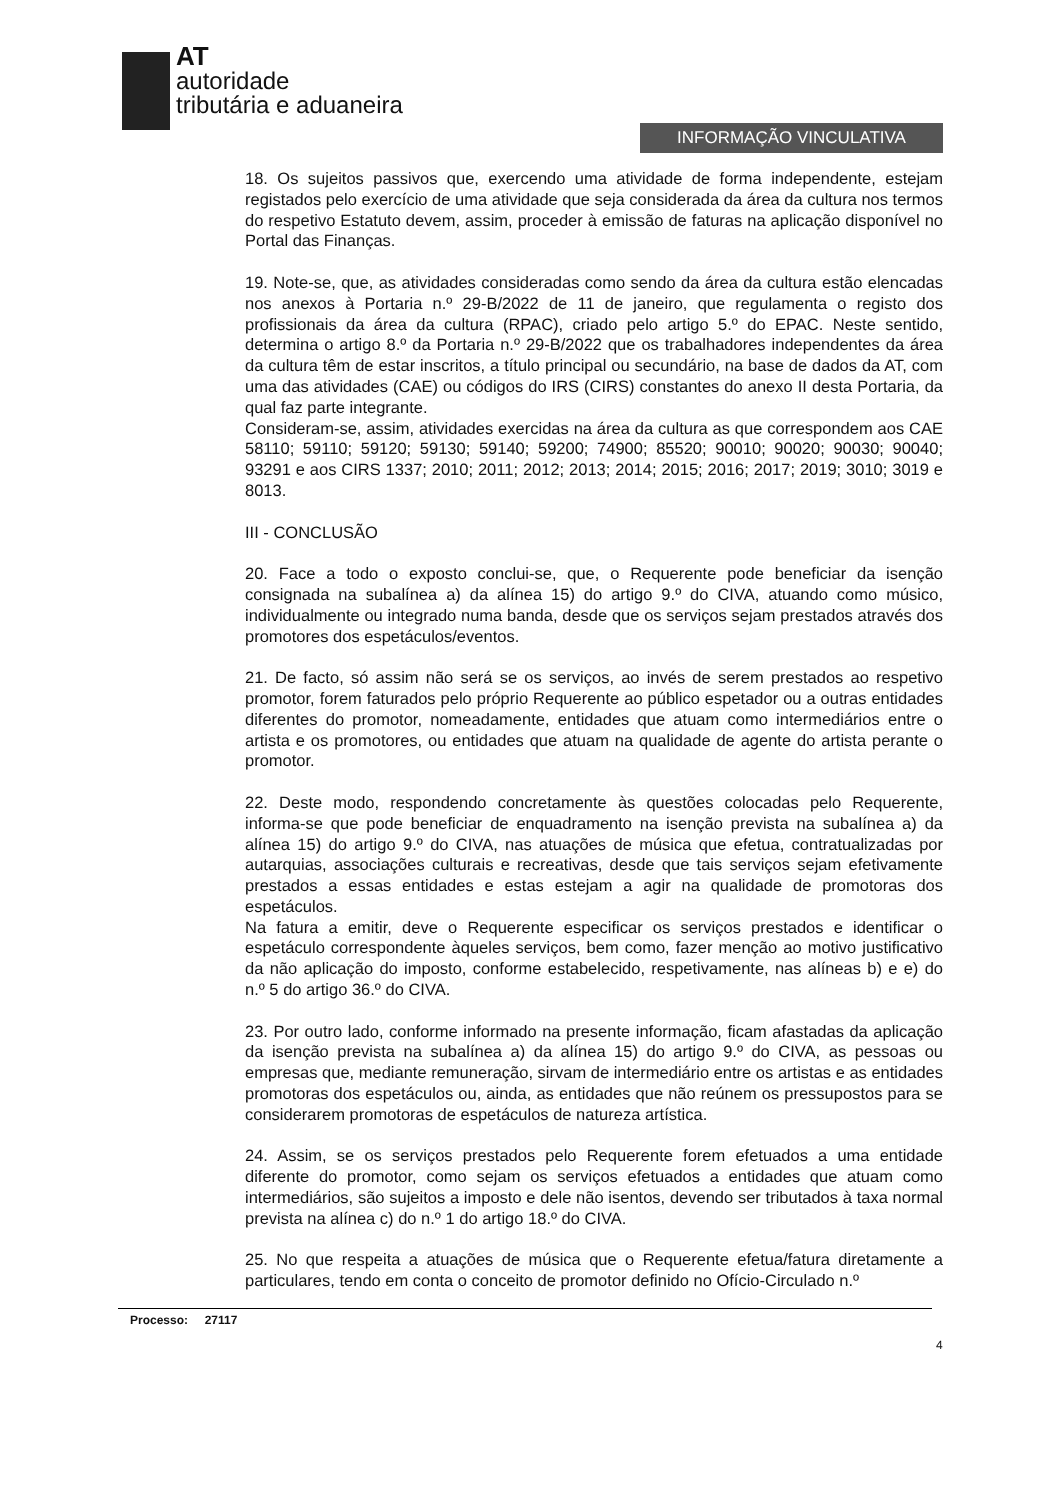AT
autoridade
tributária e aduaneira
INFORMAÇÃO VINCULATIVA
18. Os sujeitos passivos que, exercendo uma atividade de forma independente, estejam registados pelo exercício de uma atividade que seja considerada da área da cultura nos termos do respetivo Estatuto devem, assim, proceder à emissão de faturas na aplicação disponível no Portal das Finanças.
19. Note-se, que, as atividades consideradas como sendo da área da cultura estão elencadas nos anexos à Portaria n.º 29-B/2022 de 11 de janeiro, que regulamenta o registo dos profissionais da área da cultura (RPAC), criado pelo artigo 5.º do EPAC. Neste sentido, determina o artigo 8.º da Portaria n.º 29-B/2022 que os trabalhadores independentes da área da cultura têm de estar inscritos, a título principal ou secundário, na base de dados da AT, com uma das atividades (CAE) ou códigos do IRS (CIRS) constantes do anexo II desta Portaria, da qual faz parte integrante.
Consideram-se, assim, atividades exercidas na área da cultura as que correspondem aos CAE 58110; 59110; 59120; 59130; 59140; 59200; 74900; 85520; 90010; 90020; 90030; 90040; 93291 e aos CIRS 1337; 2010; 2011; 2012; 2013; 2014; 2015; 2016; 2017; 2019; 3010; 3019 e 8013.
III - CONCLUSÃO
20. Face a todo o exposto conclui-se, que, o Requerente pode beneficiar da isenção consignada na subalínea a) da alínea 15) do artigo 9.º do CIVA, atuando como músico, individualmente ou integrado numa banda, desde que os serviços sejam prestados através dos promotores dos espetáculos/eventos.
21. De facto, só assim não será se os serviços, ao invés de serem prestados ao respetivo promotor, forem faturados pelo próprio Requerente ao público espetador ou a outras entidades diferentes do promotor, nomeadamente, entidades que atuam como intermediários entre o artista e os promotores, ou entidades que atuam na qualidade de agente do artista perante o promotor.
22. Deste modo, respondendo concretamente às questões colocadas pelo Requerente, informa-se que pode beneficiar de enquadramento na isenção prevista na subalínea a) da alínea 15) do artigo 9.º do CIVA, nas atuações de música que efetua, contratualizadas por autarquias, associações culturais e recreativas, desde que tais serviços sejam efetivamente prestados a essas entidades e estas estejam a agir na qualidade de promotoras dos espetáculos.
Na fatura a emitir, deve o Requerente especificar os serviços prestados e identificar o espetáculo correspondente àqueles serviços, bem como, fazer menção ao motivo justificativo da não aplicação do imposto, conforme estabelecido, respetivamente, nas alíneas b) e e) do n.º 5 do artigo 36.º do CIVA.
23. Por outro lado, conforme informado na presente informação, ficam afastadas da aplicação da isenção prevista na subalínea a) da alínea 15) do artigo 9.º do CIVA, as pessoas ou empresas que, mediante remuneração, sirvam de intermediário entre os artistas e as entidades promotoras dos espetáculos ou, ainda, as entidades que não reúnem os pressupostos para se considerarem promotoras de espetáculos de natureza artística.
24. Assim, se os serviços prestados pelo Requerente forem efetuados a uma entidade diferente do promotor, como sejam os serviços efetuados a entidades que atuam como intermediários, são sujeitos a imposto e dele não isentos, devendo ser tributados à taxa normal prevista na alínea c) do n.º 1 do artigo 18.º do CIVA.
25. No que respeita a atuações de música que o Requerente efetua/fatura diretamente a particulares, tendo em conta o conceito de promotor definido no Ofício-Circulado n.º
Processo: 27117
4